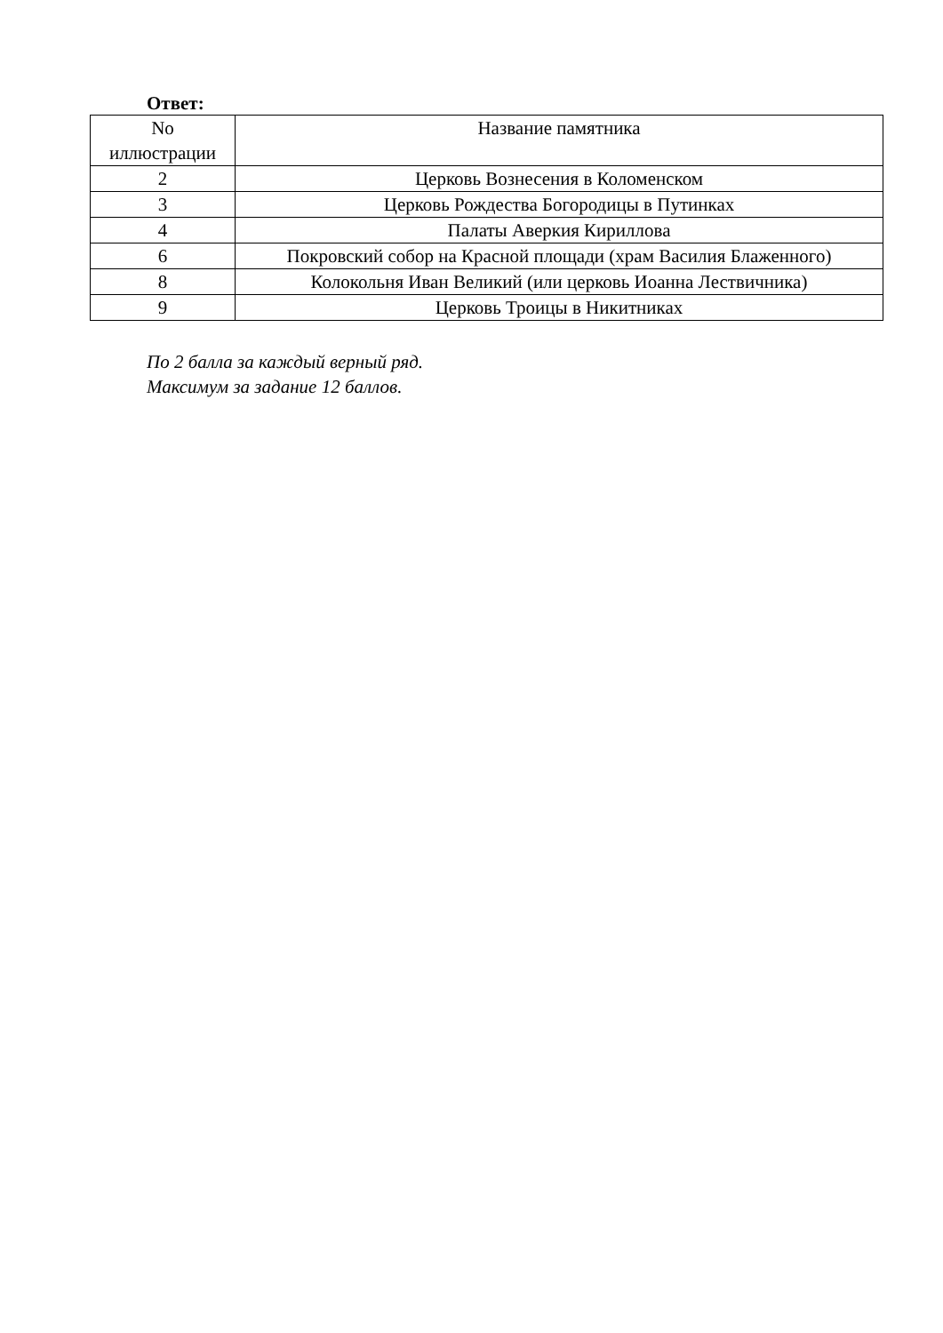Ответ:
| No иллюстрации | Название памятника |
| --- | --- |
| 2 | Церковь Вознесения в Коломенском |
| 3 | Церковь Рождества Богородицы в Путинках |
| 4 | Палаты Аверкия Кириллова |
| 6 | Покровский собор на Красной площади (храм Василия Блаженного) |
| 8 | Колокольня Иван Великий (или церковь Иоанна Лествичника) |
| 9 | Церковь Троицы в Никитниках |
По 2 балла за каждый верный ряд.
Максимум за задание 12 баллов.